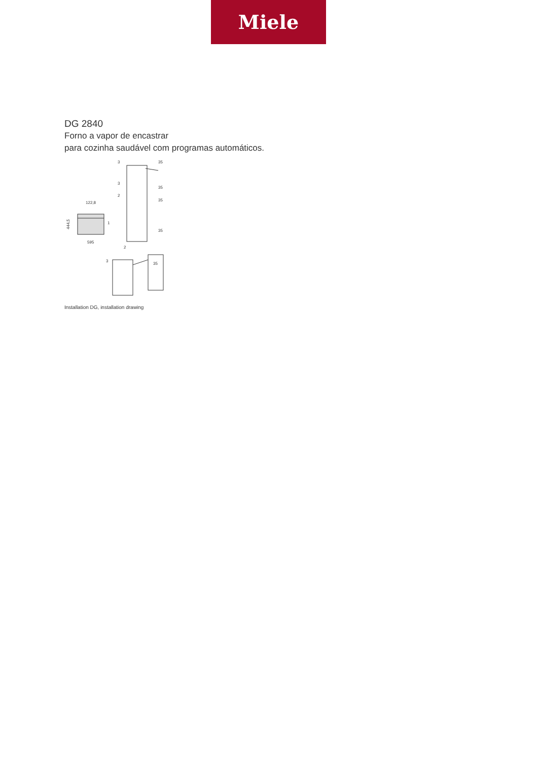Miele
DG 2840
Forno a vapor de encastrar
para cozinha saudável com programas automáticos.
122,8
595
444,5
35
35
35
35
35
3
3
2
1
2
3
Installation DG, installation drawing